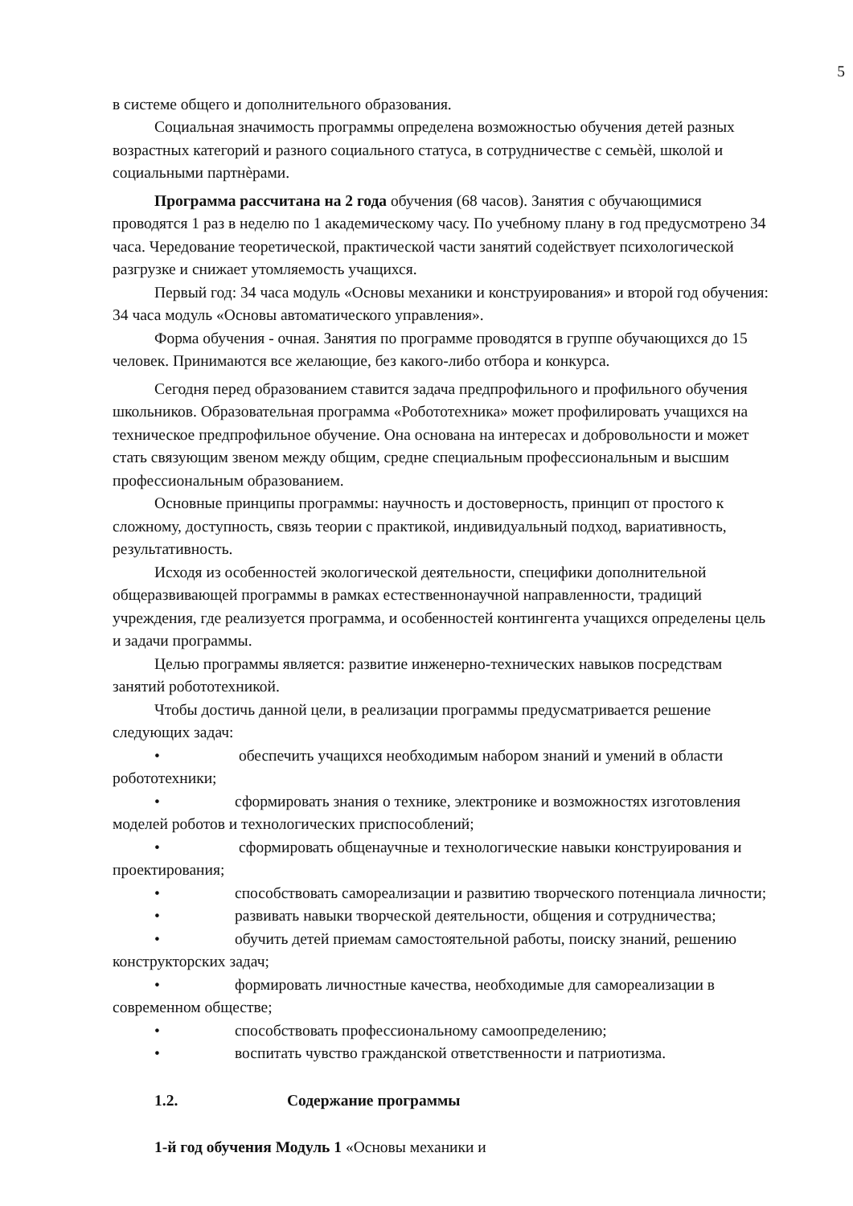5
в системе общего и дополнительного образования.
Социальная значимость программы определена возможностью обучения детей разных возрастных категорий и разного социального статуса, в сотрудничестве с семьѐй, школой и социальными партнѐрами.
Программа рассчитана на 2 года обучения (68 часов). Занятия с обучающимися проводятся 1 раз в неделю по 1 академическому часу. По учебному плану в год предусмотрено 34 часа. Чередование теоретической, практической части занятий содействует психологической разгрузке и снижает утомляемость учащихся.
Первый год: 34 часа модуль «Основы механики и конструирования» и второй год обучения: 34 часа модуль «Основы автоматического управления».
Форма обучения - очная. Занятия по программе проводятся в группе обучающихся до 15 человек. Принимаются все желающие, без какого-либо отбора и конкурса.
Сегодня перед образованием ставится задача предпрофильного и профильного обучения школьников. Образовательная программа «Робототехника» может профилировать учащихся на техническое предпрофильное обучение. Она основана на интересах и добровольности и может стать связующим звеном между общим, средне специальным профессиональным и высшим профессиональным образованием.
Основные принципы программы: научность и достоверность, принцип от простого к сложному, доступность, связь теории с практикой, индивидуальный подход, вариативность, результативность.
Исходя из особенностей экологической деятельности, специфики дополнительной общеразвивающей программы в рамках естественнонаучной направленности, традиций учреждения, где реализуется программа, и особенностей контингента учащихся определены цель и задачи программы.
Целью программы является: развитие инженерно-технических навыков посредствам занятий робототехникой.
Чтобы достичь данной цели, в реализации программы предусматривается решение следующих задач:
• обеспечить учащихся необходимым набором знаний и умений в области робототехники;
• сформировать знания о технике, электронике и возможностях изготовления моделей роботов и технологических приспособлений;
• сформировать общенаучные и технологические навыки конструирования и проектирования;
• способствовать самореализации и развитию творческого потенциала личности;
• развивать навыки творческой деятельности, общения и сотрудничества;
• обучить детей приемам самостоятельной работы, поиску знаний, решению конструкторских задач;
• формировать личностные качества, необходимые для самореализации в современном обществе;
• способствовать профессиональному самоопределению;
• воспитать чувство гражданской ответственности и патриотизма.
1.2. Содержание программы
1-й год обучения Модуль 1 «Основы механики и